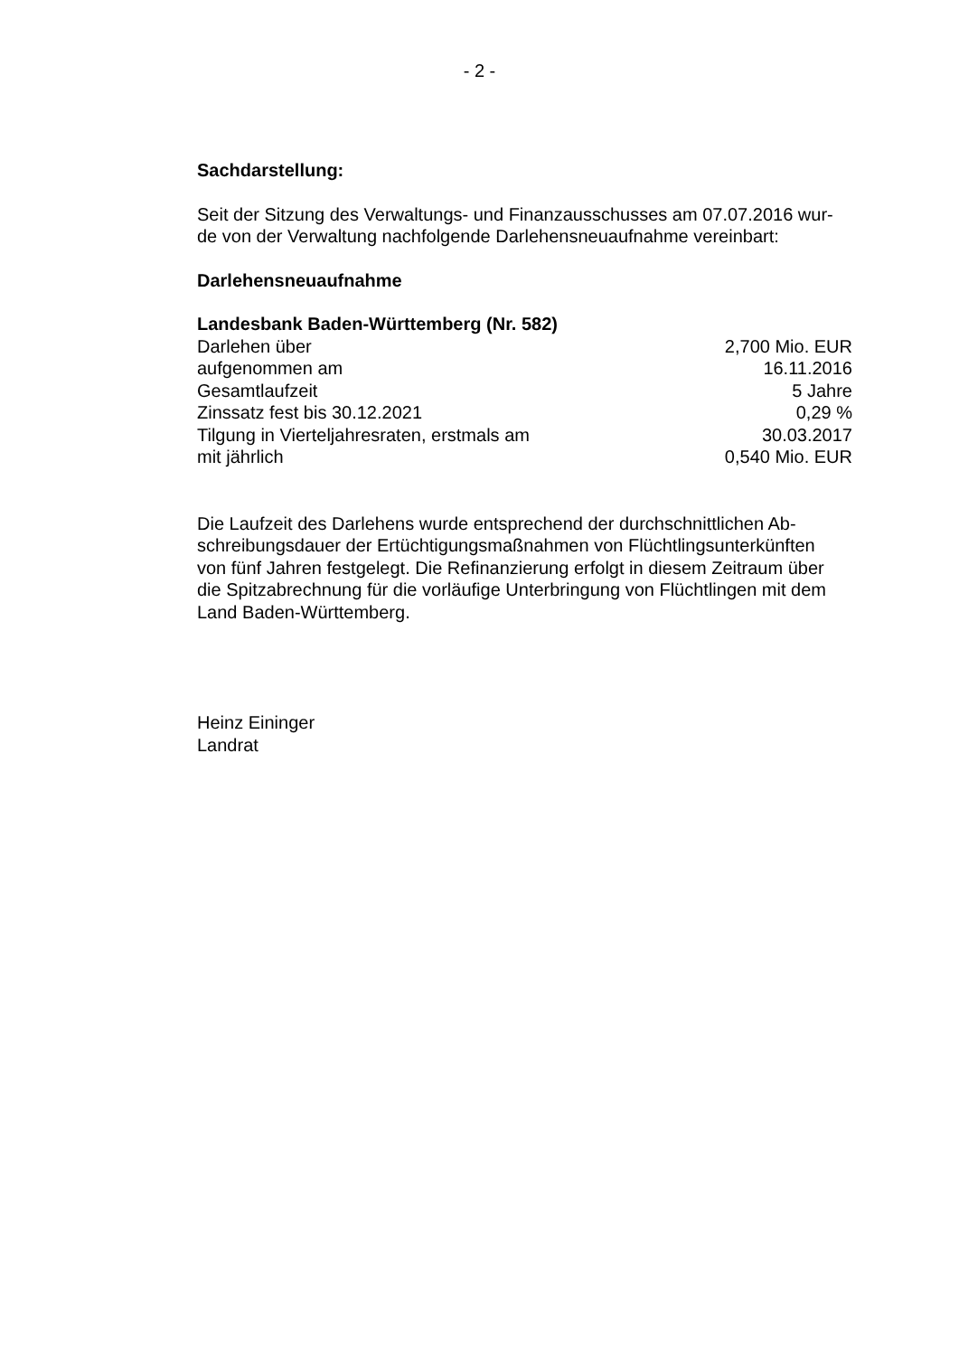- 2 -
Sachdarstellung:
Seit der Sitzung des Verwaltungs- und Finanzausschusses am 07.07.2016 wur-
de von der Verwaltung nachfolgende Darlehensneuaufnahme vereinbart:
Darlehensneuaufnahme
| Landesbank Baden-Württemberg (Nr. 582) | |
| Darlehen über | 2,700 Mio. EUR |
| aufgenommen am | 16.11.2016 |
| Gesamtlaufzeit | 5 Jahre |
| Zinssatz fest bis 30.12.2021 | 0,29 % |
| Tilgung in Vierteljahresraten, erstmals am | 30.03.2017 |
| mit jährlich | 0,540 Mio. EUR |
Die Laufzeit des Darlehens wurde entsprechend der durchschnittlichen Ab-
schreibungsdauer der Ertüchtigungsmaßnahmen von Flüchtlingsunterkünften
von fünf Jahren festgelegt. Die Refinanzierung erfolgt in diesem Zeitraum über
die Spitzabrechnung für die vorläufige Unterbringung von Flüchtlingen mit dem
Land Baden-Württemberg.
Heinz Eininger
Landrat